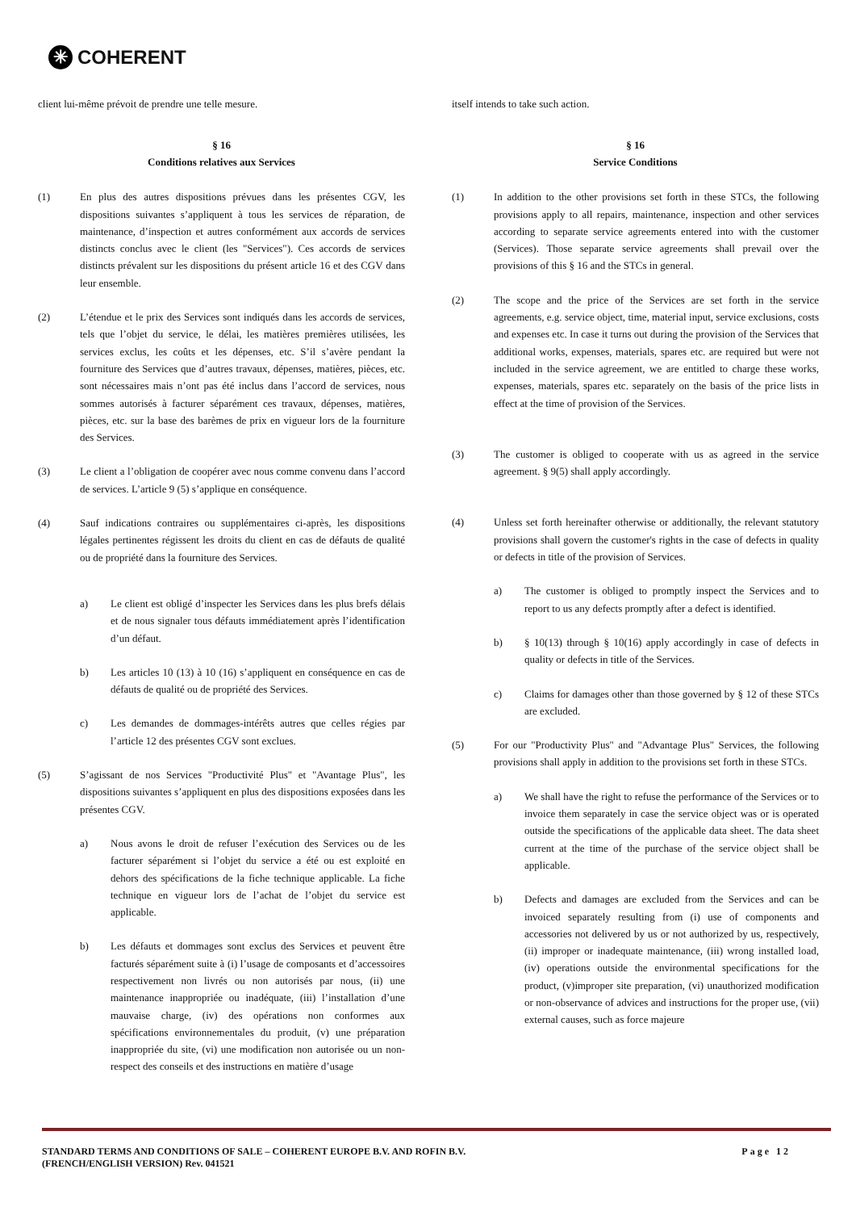✳ COHERENT
client lui-même prévoit de prendre une telle mesure.
§ 16
Conditions relatives aux Services
(1) En plus des autres dispositions prévues dans les présentes CGV, les dispositions suivantes s’appliquent à tous les services de réparation, de maintenance, d’inspection et autres conformément aux accords de services distincts conclus avec le client (les "Services"). Ces accords de services distincts prévalent sur les dispositions du présent article 16 et des CGV dans leur ensemble.
(2) L’étendue et le prix des Services sont indiqués dans les accords de services, tels que l’objet du service, le délai, les matières premières utilisées, les services exclus, les coûts et les dépenses, etc. S’il s’avère pendant la fourniture des Services que d’autres travaux, dépenses, matières, pièces, etc. sont nécessaires mais n’ont pas été inclus dans l’accord de services, nous sommes autorisés à facturer séparément ces travaux, dépenses, matières, pièces, etc. sur la base des barèmes de prix en vigueur lors de la fourniture des Services.
(3) Le client a l’obligation de coopérer avec nous comme convenu dans l’accord de services. L’article 9 (5) s’applique en conséquence.
(4) Sauf indications contraires ou supplémentaires ci-après, les dispositions légales pertinentes régissent les droits du client en cas de défauts de qualité ou de propriété dans la fourniture des Services.
a) Le client est obligé d’inspecter les Services dans les plus brefs délais et de nous signaler tous défauts immédiatement après l’identification d’un défaut.
b) Les articles 10 (13) à 10 (16) s’appliquent en conséquence en cas de défauts de qualité ou de propriété des Services.
c) Les demandes de dommages-intérêts autres que celles régies par l’article 12 des présentes CGV sont exclues.
(5) S’agissant de nos Services "Productivité Plus" et "Avantage Plus", les dispositions suivantes s’appliquent en plus des dispositions exposées dans les présentes CGV.
a) Nous avons le droit de refuser l’exécution des Services ou de les facturer séparément si l’objet du service a été ou est exploité en dehors des spécifications de la fiche technique applicable. La fiche technique en vigueur lors de l’achat de l’objet du service est applicable.
b) Les défauts et dommages sont exclus des Services et peuvent être facturés séparément suite à (i) l’usage de composants et d’accessoires respectivement non livrés ou non autorisés par nous, (ii) une maintenance inappropriée ou inadéquate, (iii) l’installation d’une mauvaise charge, (iv) des opérations non conformes aux spécifications environnementales du produit, (v) une préparation inappropriée du site, (vi) une modification non autorisée ou un non-respect des conseils et des instructions en matière d’usage
itself intends to take such action.
§ 16
Service Conditions
(1) In addition to the other provisions set forth in these STCs, the following provisions apply to all repairs, maintenance, inspection and other services according to separate service agreements entered into with the customer (Services). Those separate service agreements shall prevail over the provisions of this § 16 and the STCs in general.
(2) The scope and the price of the Services are set forth in the service agreements, e.g. service object, time, material input, service exclusions, costs and expenses etc. In case it turns out during the provision of the Services that additional works, expenses, materials, spares etc. are required but were not included in the service agreement, we are entitled to charge these works, expenses, materials, spares etc. separately on the basis of the price lists in effect at the time of provision of the Services.
(3) The customer is obliged to cooperate with us as agreed in the service agreement. § 9(5) shall apply accordingly.
(4) Unless set forth hereinafter otherwise or additionally, the relevant statutory provisions shall govern the customer's rights in the case of defects in quality or defects in title of the provision of Services.
a) The customer is obliged to promptly inspect the Services and to report to us any defects promptly after a defect is identified.
b) § 10(13) through § 10(16) apply accordingly in case of defects in quality or defects in title of the Services.
c) Claims for damages other than those governed by § 12 of these STCs are excluded.
(5) For our "Productivity Plus" and "Advantage Plus" Services, the following provisions shall apply in addition to the provisions set forth in these STCs.
a) We shall have the right to refuse the performance of the Services or to invoice them separately in case the service object was or is operated outside the specifications of the applicable data sheet. The data sheet current at the time of the purchase of the service object shall be applicable.
b) Defects and damages are excluded from the Services and can be invoiced separately resulting from (i) use of components and accessories not delivered by us or not authorized by us, respectively, (ii) improper or inadequate maintenance, (iii) wrong installed load, (iv) operations outside the environmental specifications for the product, (v)improper site preparation, (vi) unauthorized modification or non-observance of advices and instructions for the proper use, (vii) external causes, such as force majeure
STANDARD TERMS AND CONDITIONS OF SALE – COHERENT EUROPE B.V. AND ROFIN B.V.
(FRENCH/ENGLISH VERSION) Rev. 041521
Page 12